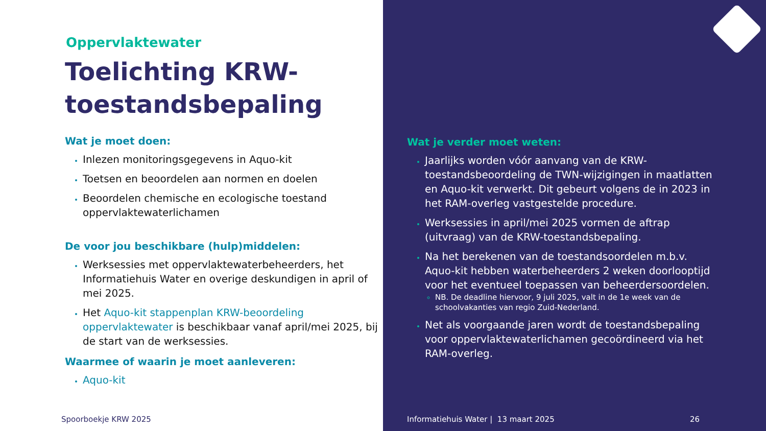Oppervlaktewater
Toelichting KRW-toestandsbepaling
Wat je moet doen:
Inlezen monitoringsgegevens in Aquo-kit
Toetsen en beoordelen aan normen en doelen
Beoordelen chemische en ecologische toestand oppervlaktewaterlichamen
De voor jou beschikbare (hulp)middelen:
Werksessies met oppervlaktewaterbeheerders, het Informatiehuis Water en overige deskundigen in april of mei 2025.
Het Aquo-kit stappenplan KRW-beoordeling oppervlaktewater is beschikbaar vanaf april/mei 2025, bij de start van de werksessies.
Waarmee of waarin je moet aanleveren:
Aquo-kit
Spoorboekje KRW 2025
Wat je verder moet weten:
Jaarlijks worden vóór aanvang van de KRW-toestandsbeoordeling de TWN-wijzigingen in maatlatten en Aquo-kit verwerkt. Dit gebeurt volgens de in 2023 in het RAM-overleg vastgestelde procedure.
Werksessies in april/mei 2025 vormen de aftrap (uitvraag) van de KRW-toestandsbepaling.
Na het berekenen van de toestandsoordelen m.b.v. Aquo-kit hebben waterbeheerders 2 weken doorlooptijd voor het eventueel toepassen van beheerdersoordelen.
NB. De deadline hiervoor, 9 juli 2025, valt in de 1e week van de schoolvakanties van regio Zuid-Nederland.
Net als voorgaande jaren wordt de toestandsbepaling voor oppervlaktewaterlichamen gecoördineerd via het RAM-overleg.
Informatiehuis Water | 13 maart 2025
26